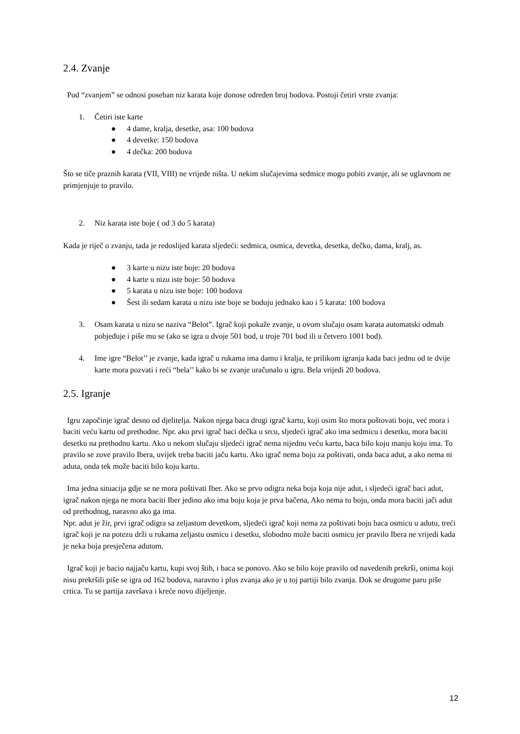2.4. Zvanje
Pod “zvanjem” se odnosi poseban niz karata koje donose određen broj bodova. Postoji četiri vrste zvanja:
1. Četiri iste karte
● 4 dame, kralja, desetke, asa: 100 bodova
● 4 devetke: 150 bodova
● 4 dečka: 200 bodova
Što se tiče praznih karata (VII, VIII) ne vrijede ništa. U nekim slučajevima sedmice mogu pobiti zvanje, ali se uglavnom ne primjenjuje to pravilo.
2. Niz karata iste boje ( od 3 do 5 karata)
Kada je riječ o zvanju, tada je redoslijed karata sljedeći: sedmica, osmica, devetka, desetka, dečko, dama, kralj, as.
● 3 karte u nizu iste boje: 20 bodova
● 4 karte u nizu iste boje: 50 bodova
● 5 karata u nizu iste boje: 100 bodova
● Šest ili sedam karata u nizu iste boje se boduju jednako kao i 5 karata: 100 bodova
3. Osam karata u nizu se naziva “Belot”. Igrač koji pokaže zvanje, u ovom slučaju osam karata automatski odmah pobjeđuje i piše mu se (ako se igra u dvoje 501 bod, u troje 701 bod ili u četvero 1001 bod).
4. Ime igre “Belot’’ je zvanje, kada igrač u rukama ima damu i kralja, te prilikom igranja kada baci jednu od te dvije karte mora pozvati i reći “bela’’ kako bi se zvanje uračunalo u igru. Bela vrijedi 20 bodova.
2.5. Igranje
Igru započinje igrač desno od djelitelja. Nakon njega baca drugi igrač kartu, koji osim što mora poštovati boju, već mora i baciti veću kartu od prethodne. Npr. ako prvi igrač baci dečka u srcu, sljedeći igrač ako ima sedmicu i desetku, mora baciti desetku na prethodnu kartu. Ako u nekom slučaju sljedeći igrač nema nijednu veću kartu, baca bilo koju manju koju ima. To pravilo se zove pravilo Ibera, uvijek treba baciti jaču kartu. Ako igrač nema boju za poštivati, onda baca adut, a ako nema ni aduta, onda tek može baciti bilo koju kartu.
Ima jedna situacija gdje se ne mora poštivati Iber. Ako se prvo odigra neka boja koja nije adut, i sljedeći igrač baci adut, igrač nakon njega ne mora baciti Iber jedino ako ima boju koja je prva bačena, Ako nema tu boju, onda mora baciti jači adut od prethodnog, naravno ako ga ima.
Npr. adut je žir, prvi igrač odigra sa zeljastom devetkom, sljedeći igrač koji nema za poštivati boju baca osmicu u adutu, treći igrač koji je na potezu drži u rukama zeljastu osmicu i desetku, slobodno može baciti osmicu jer pravilo Ibera ne vrijedi kada je neka boja presječena adutom.
Igrač koji je bacio najjaču kartu, kupi svoj štih, i baca se ponovo. Ako se bilo koje pravilo od navedenih prekrši, onima koji nisu prekršili piše se igra od 162 bodova, naravno i plus zvanja ako je u toj partiji bilo zvanja. Dok se drugome paru piše crtica. Tu se partija završava i kreće novo dijeljenje.
12